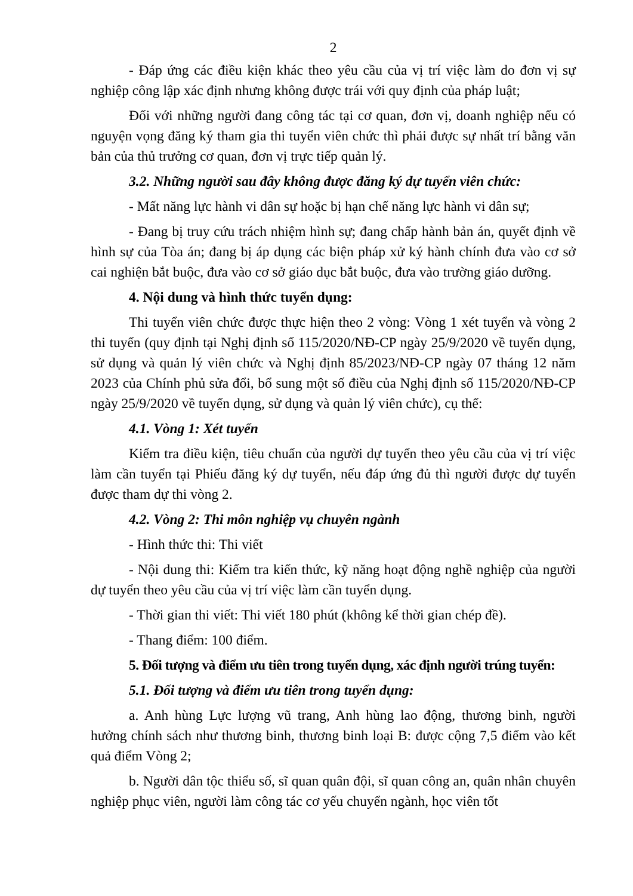2
- Đáp ứng các điều kiện khác theo yêu cầu của vị trí việc làm do đơn vị sự nghiệp công lập xác định nhưng không được trái với quy định của pháp luật;
Đối với những người đang công tác tại cơ quan, đơn vị, doanh nghiệp nếu có nguyện vọng đăng ký tham gia thi tuyển viên chức thì phải được sự nhất trí bằng văn bản của thủ trưởng cơ quan, đơn vị trực tiếp quản lý.
3.2. Những người sau đây không được đăng ký dự tuyển viên chức:
- Mất năng lực hành vi dân sự hoặc bị hạn chế năng lực hành vi dân sự;
- Đang bị truy cứu trách nhiệm hình sự; đang chấp hành bản án, quyết định về hình sự của Tòa án; đang bị áp dụng các biện pháp xử ký hành chính đưa vào cơ sở cai nghiện bắt buộc, đưa vào cơ sở giáo dục bắt buộc, đưa vào trường giáo dưỡng.
4. Nội dung và hình thức tuyển dụng:
Thi tuyển viên chức được thực hiện theo 2 vòng: Vòng 1 xét tuyển và vòng 2 thi tuyển (quy định tại Nghị định số 115/2020/NĐ-CP ngày 25/9/2020 về tuyển dụng, sử dụng và quản lý viên chức và Nghị định 85/2023/NĐ-CP ngày 07 tháng 12 năm 2023 của Chính phủ sửa đổi, bổ sung một số điều của Nghị định số 115/2020/NĐ-CP ngày 25/9/2020 về tuyển dụng, sử dụng và quản lý viên chức), cụ thể:
4.1. Vòng 1: Xét tuyển
Kiểm tra điều kiện, tiêu chuẩn của người dự tuyển theo yêu cầu của vị trí việc làm cần tuyển tại Phiếu đăng ký dự tuyển, nếu đáp ứng đủ thì người được dự tuyển được tham dự thi vòng 2.
4.2. Vòng 2: Thi môn nghiệp vụ chuyên ngành
- Hình thức thi: Thi viết
- Nội dung thi: Kiểm tra kiến thức, kỹ năng hoạt động nghề nghiệp của người dự tuyển theo yêu cầu của vị trí việc làm cần tuyển dụng.
- Thời gian thi viết: Thi viết 180 phút (không kể thời gian chép đề).
- Thang điểm: 100 điểm.
5. Đối tượng và điểm ưu tiên trong tuyển dụng, xác định người trúng tuyển:
5.1. Đối tượng và điểm ưu tiên trong tuyển dụng:
a. Anh hùng Lực lượng vũ trang, Anh hùng lao động, thương binh, người hưởng chính sách như thương binh, thương binh loại B: được cộng 7,5 điểm vào kết quả điểm Vòng 2;
b. Người dân tộc thiểu số, sĩ quan quân đội, sĩ quan công an, quân nhân chuyên nghiệp phục viên, người làm công tác cơ yếu chuyển ngành, học viên tốt